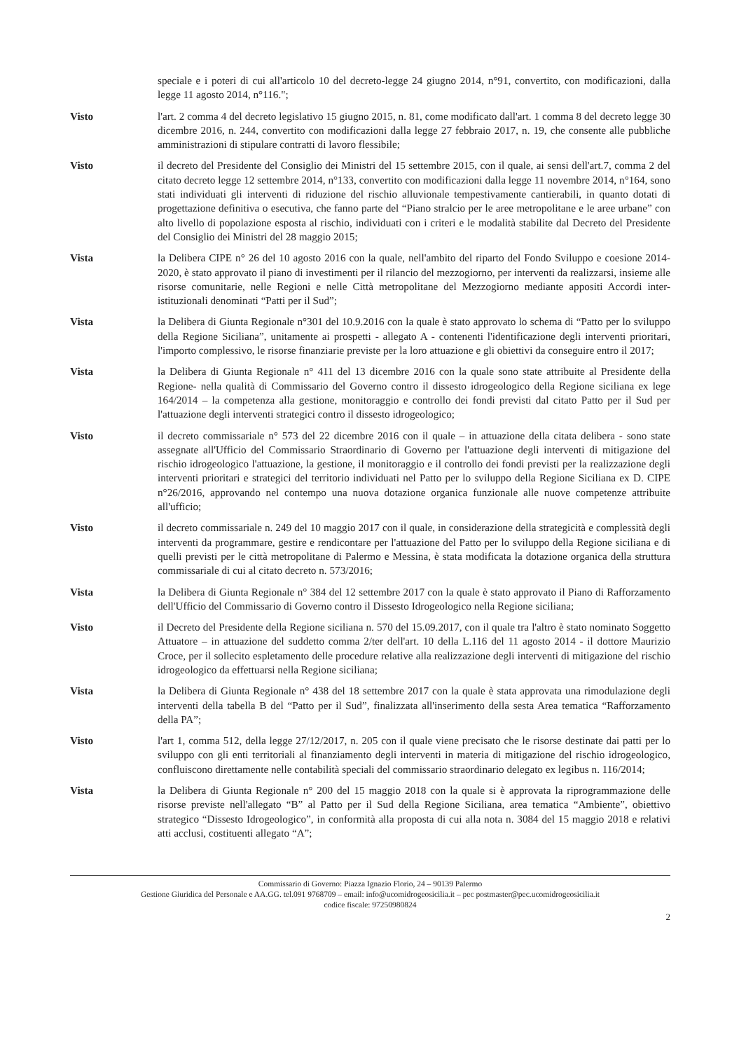speciale e i poteri di cui all'articolo 10 del decreto-legge 24 giugno 2014, n°91, convertito, con modificazioni, dalla legge 11 agosto 2014, n°116.";
Visto l'art. 2 comma 4 del decreto legislativo 15 giugno 2015, n. 81, come modificato dall'art. 1 comma 8 del decreto legge 30 dicembre 2016, n. 244, convertito con modificazioni dalla legge 27 febbraio 2017, n. 19, che consente alle pubbliche amministrazioni di stipulare contratti di lavoro flessibile;
Visto il decreto del Presidente del Consiglio dei Ministri del 15 settembre 2015, con il quale, ai sensi dell'art.7, comma 2 del citato decreto legge 12 settembre 2014, n°133, convertito con modificazioni dalla legge 11 novembre 2014, n°164, sono stati individuati gli interventi di riduzione del rischio alluvionale tempestivamente cantierabili, in quanto dotati di progettazione definitiva o esecutiva, che fanno parte del “Piano stralcio per le aree metropolitane e le aree urbane” con alto livello di popolazione esposta al rischio, individuati con i criteri e le modalità stabilite dal Decreto del Presidente del Consiglio dei Ministri del 28 maggio 2015;
Vista la Delibera CIPE n° 26 del 10 agosto 2016 con la quale, nell'ambito del riparto del Fondo Sviluppo e coesione 2014-2020, è stato approvato il piano di investimenti per il rilancio del mezzogiorno, per interventi da realizzarsi, insieme alle risorse comunitarie, nelle Regioni e nelle Città metropolitane del Mezzogiorno mediante appositi Accordi inter-istituzionali denominati “Patti per il Sud”;
Vista la Delibera di Giunta Regionale n°301 del 10.9.2016 con la quale è stato approvato lo schema di “Patto per lo sviluppo della Regione Siciliana”, unitamente ai prospetti - allegato A - contenenti l'identificazione degli interventi prioritari, l'importo complessivo, le risorse finanziarie previste per la loro attuazione e gli obiettivi da conseguire entro il 2017;
Vista la Delibera di Giunta Regionale n° 411 del 13 dicembre 2016 con la quale sono state attribuite al Presidente della Regione- nella qualità di Commissario del Governo contro il dissesto idrogeologico della Regione siciliana ex lege 164/2014 – la competenza alla gestione, monitoraggio e controllo dei fondi previsti dal citato Patto per il Sud per l'attuazione degli interventi strategici contro il dissesto idrogeologico;
Visto il decreto commissariale n° 573 del 22 dicembre 2016 con il quale – in attuazione della citata delibera - sono state assegnate all'Ufficio del Commissario Straordinario di Governo per l'attuazione degli interventi di mitigazione del rischio idrogeologico l'attuazione, la gestione, il monitoraggio e il controllo dei fondi previsti per la realizzazione degli interventi prioritari e strategici del territorio individuati nel Patto per lo sviluppo della Regione Siciliana ex D. CIPE n°26/2016, approvando nel contempo una nuova dotazione organica funzionale alle nuove competenze attribuite all'ufficio;
Visto il decreto commissariale n. 249 del 10 maggio 2017 con il quale, in considerazione della strategicità e complessità degli interventi da programmare, gestire e rendicontare per l'attuazione del Patto per lo sviluppo della Regione siciliana e di quelli previsti per le città metropolitane di Palermo e Messina, è stata modificata la dotazione organica della struttura commissariale di cui al citato decreto n. 573/2016;
Vista la Delibera di Giunta Regionale n° 384 del 12 settembre 2017 con la quale è stato approvato il Piano di Rafforzamento dell'Ufficio del Commissario di Governo contro il Dissesto Idrogeologico nella Regione siciliana;
Visto il Decreto del Presidente della Regione siciliana n. 570 del 15.09.2017, con il quale tra l'altro è stato nominato Soggetto Attuatore – in attuazione del suddetto comma 2/ter dell'art. 10 della L.116 del 11 agosto 2014 - il dottore Maurizio Croce, per il sollecito espletamento delle procedure relative alla realizzazione degli interventi di mitigazione del rischio idrogeologico da effettuarsi nella Regione siciliana;
Vista la Delibera di Giunta Regionale n° 438 del 18 settembre 2017 con la quale è stata approvata una rimodulazione degli interventi della tabella B del “Patto per il Sud”, finalizzata all'inserimento della sesta Area tematica “Rafforzamento della PA”;
Visto l'art 1, comma 512, della legge 27/12/2017, n. 205 con il quale viene precisato che le risorse destinate dai patti per lo sviluppo con gli enti territoriali al finanziamento degli interventi in materia di mitigazione del rischio idrogeologico, confluiscono direttamente nelle contabilità speciali del commissario straordinario delegato ex legibus n. 116/2014;
Vista la Delibera di Giunta Regionale n° 200 del 15 maggio 2018 con la quale si è approvata la riprogrammazione delle risorse previste nell'allegato “B” al Patto per il Sud della Regione Siciliana, area tematica “Ambiente”, obiettivo strategico “Dissesto Idrogeologico”, in conformità alla proposta di cui alla nota n. 3084 del 15 maggio 2018 e relativi atti acclusi, costituenti allegato “A”;
Commissario di Governo: Piazza Ignazio Florio, 24 – 90139 Palermo
Gestione Giuridica del Personale e AA.GG. tel.091 9768709 – email: info@ucomidrogeosicilia.it – pec postmaster@pec.ucomidrogeosicilia.it
codice fiscale: 97250980824
2